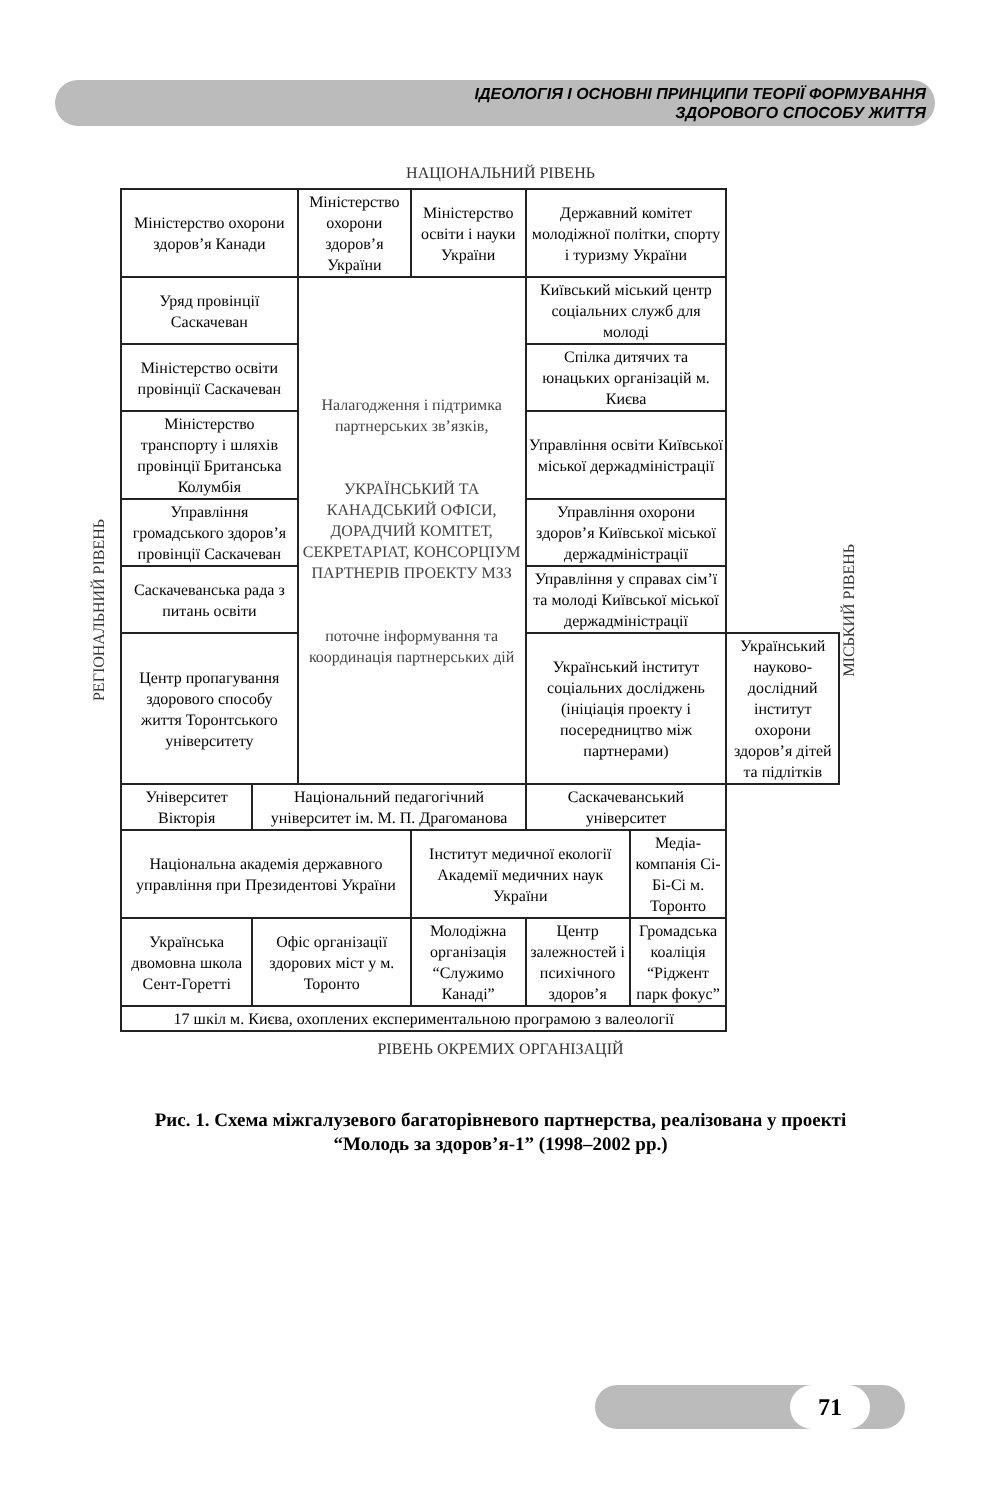ІДЕОЛОГІЯ І ОСНОВНІ ПРИНЦИПИ ТЕОРІЇ ФОРМУВАННЯ
ЗДОРОВОГО СПОСОБУ ЖИТТЯ
НАЦІОНАЛЬНИЙ РІВЕНЬ
РЕГІОНАЛЬНИЙ РІВЕНЬ
| Міністерство охорони здоров’я Канади | | Міністерство охорони здоров’я України | | Міністерство освіти і науки України | Державний комітет молодіжної політки, спорту і туризму України | | |
| Уряд провінції Саскачеван | | Налагодження і підтримка партнерських зв’язків, УКРАЇНСЬКИЙ ТА КАНАДСЬКИЙ ОФІСИ, ДОРАДЧИЙ КОМІТЕТ, СЕКРЕТАРІАТ, КОНСОРЦІУМ ПАРТНЕРІВ ПРОЕКТУ МЗЗ поточне інформування та координація партнерських дій | | | Київський міський центр соціальних служб для молоді | | |
| Міністерство освіти провінції Саскачеван | | | | | Спілка дитячих та юнацьких організацій м. Києва | | |
| Міністерство транспорту і шляхів провінції Британська Колумбія | | | | | Управління освіти Київської міської держадміністрації | | |
| Управління громадського здоров’я провінції Саскачеван | | | | | Управління охорони здоров’я Київської міської держадміністрації | | |
| Саскачеванська рада з питань освіти | | | | | Управління у справах сім’ї та молоді Київської міської держадміністрації | | |
| Центр пропагування здорового способу життя Торонтського університету | | | | | Український інститут соціальних досліджень (ініціація проекту і посередництво між партнерами) | | Український науково-дослідний інститут охорони здоров’я дітей та підлітків |
| Університет Вікторія | Національний педагогічний університет ім. М. П. Драгоманова | | | | Саскачеванський університет | | |
| Національна академія державного управління при Президентові України | | | Інститут медичної екології Академії медичних наук України | | | Медіа-компанія Сі-Бі-Сі м. Торонто | |
| Українська двомовна школа Сент-Горетті | Офіс організації здорових міст у м. Торонто | | Молодіжна організація “Служимо Канаді” | | Центр залежностей і психічного здоров’я | Громадська коаліція “Ріджент парк фокус” | |
| 17 шкіл м. Києва, охоплених експериментальною програмою з валеології | | | | | | | |
МІСЬКИЙ РІВЕНЬ
РІВЕНЬ ОКРЕМИХ ОРГАНІЗАЦІЙ
Рис. 1. Схема міжгалузевого багаторівневого партнерства, реалізована у проекті
“Молодь за здоров’я-1” (1998–2002 рр.)
71